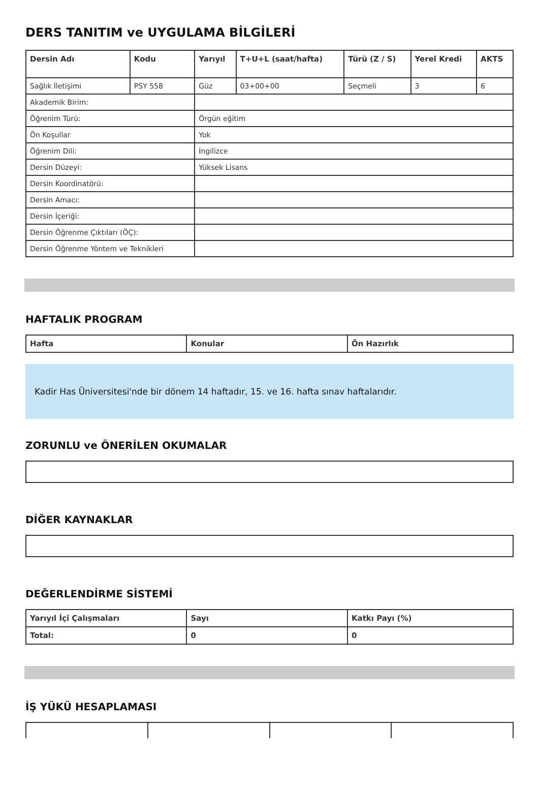DERS TANITIM ve UYGULAMA BİLGİLERİ
| Dersin Adı | Kodu | Yarıyıl | T+U+L (saat/hafta) | Türü (Z / S) | Yerel Kredi | AKTS |
| --- | --- | --- | --- | --- | --- | --- |
| Sağlık İletişimi | PSY 558 | Güz | 03+00+00 | Seçmeli | 3 | 6 |
| Akademik Birim: | | | | | | |
| Öğrenim Türü: | | Örgün eğitim | | | | |
| Ön Koşullar | | Yok | | | | |
| Öğrenim Dili: | | İngilizce | | | | |
| Dersin Düzeyi: | | Yüksek Lisans | | | | |
| Dersin Koordinatörü: | | | | | | |
| Dersin Amacı: | | | | | | |
| Dersin İçeriği: | | | | | | |
| Dersin Öğrenme Çıktıları (ÖÇ): | | | | | | |
| Dersin Öğrenme Yöntem ve Teknikleri | | | | | | |
HAFTALIK PROGRAM
| Hafta | Konular | Ön Hazırlık |
| --- | --- | --- |
Kadir Has Üniversitesi'nde bir dönem 14 haftadır, 15. ve 16. hafta sınav haftalarıdır.
ZORUNLU ve ÖNERİLEN OKUMALAR
DİĞER KAYNAKLAR
DEĞERLENDİRME SİSTEMİ
| Yarıyıl İçi Çalışmaları | Sayı | Katkı Payı (%) |
| --- | --- | --- |
| Total: | 0 | 0 |
İŞ YÜKÜ HESAPLAMASI